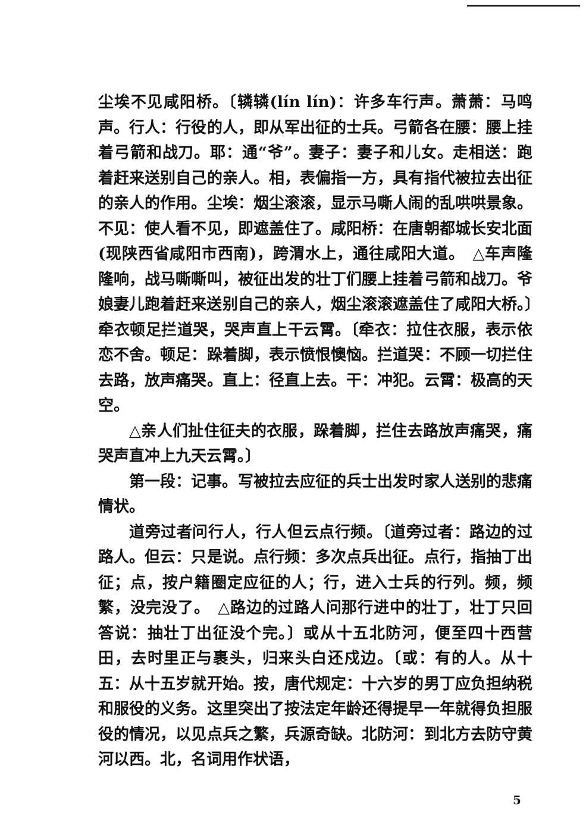尘埃不见咸阳桥。〔辚辚(lín lín)：许多车行声。萧萧：马鸣声。行人：行役的人，即从军出征的士兵。弓箭各在腰：腰上挂着弓箭和战刀。耶：通“爷”。妻子：妻子和儿女。走相送：跑着赶来送别自己的亲人。相，表偏指一方，具有指代被拉去出征的亲人的作用。尘埃：烟尘滚滚，显示马嘶人闹的乱哄哄景象。不见：使人看不见，即遮盖住了。咸阳桥：在唐朝都城长安北面(现陕西省咸阳市西南)，跨渭水上，通往咸阳大道。　△车声隆隆响，战马嘶嘶叫，被征出发的壮丁们腰上挂着弓箭和战刀。爷娘妻儿跑着赶来送别自己的亲人，烟尘滚滚遮盖住了咸阳大桥。〕牵衣顿足拦道哭，哭声直上干云霄。〔牵衣：拉住衣服，表示依恋不舍。顿足：跺着脚，表示愤恨懊恼。拦道哭：不顾一切拦住去路，放声痛哭。直上：径直上去。干：冲犯。云霄：极高的天空。
△亲人们扯住征夫的衣服，跺着脚，拦住去路放声痛哭，痛哭声直冲上九天云霄。〕
第一段：记事。写被拉去应征的兵士出发时家人送别的悲痛情状。
道旁过者问行人，行人但云点行频。〔道旁过者：路边的过路人。但云：只是说。点行频：多次点兵出征。点行，指抽丁出征；点，按户籍圈定应征的人；行，进入士兵的行列。频，频繁，没完没了。　△路边的过路人问那行进中的壮丁，壮丁只回答说：抽壮丁出征没个完。〕或从十五北防河，便至四十西营田，去时里正与裹头，归来头白还戍边。〔或：有的人。从十五：从十五岁就开始。按，唐代规定：十六岁的男丁应负担纳税和服役的义务。这里突出了按法定年龄还得提早一年就得负担服役的情况，以见点兵之繁，兵源奇缺。北防河：到北方去防守黄河以西。北，名词用作状语，
5